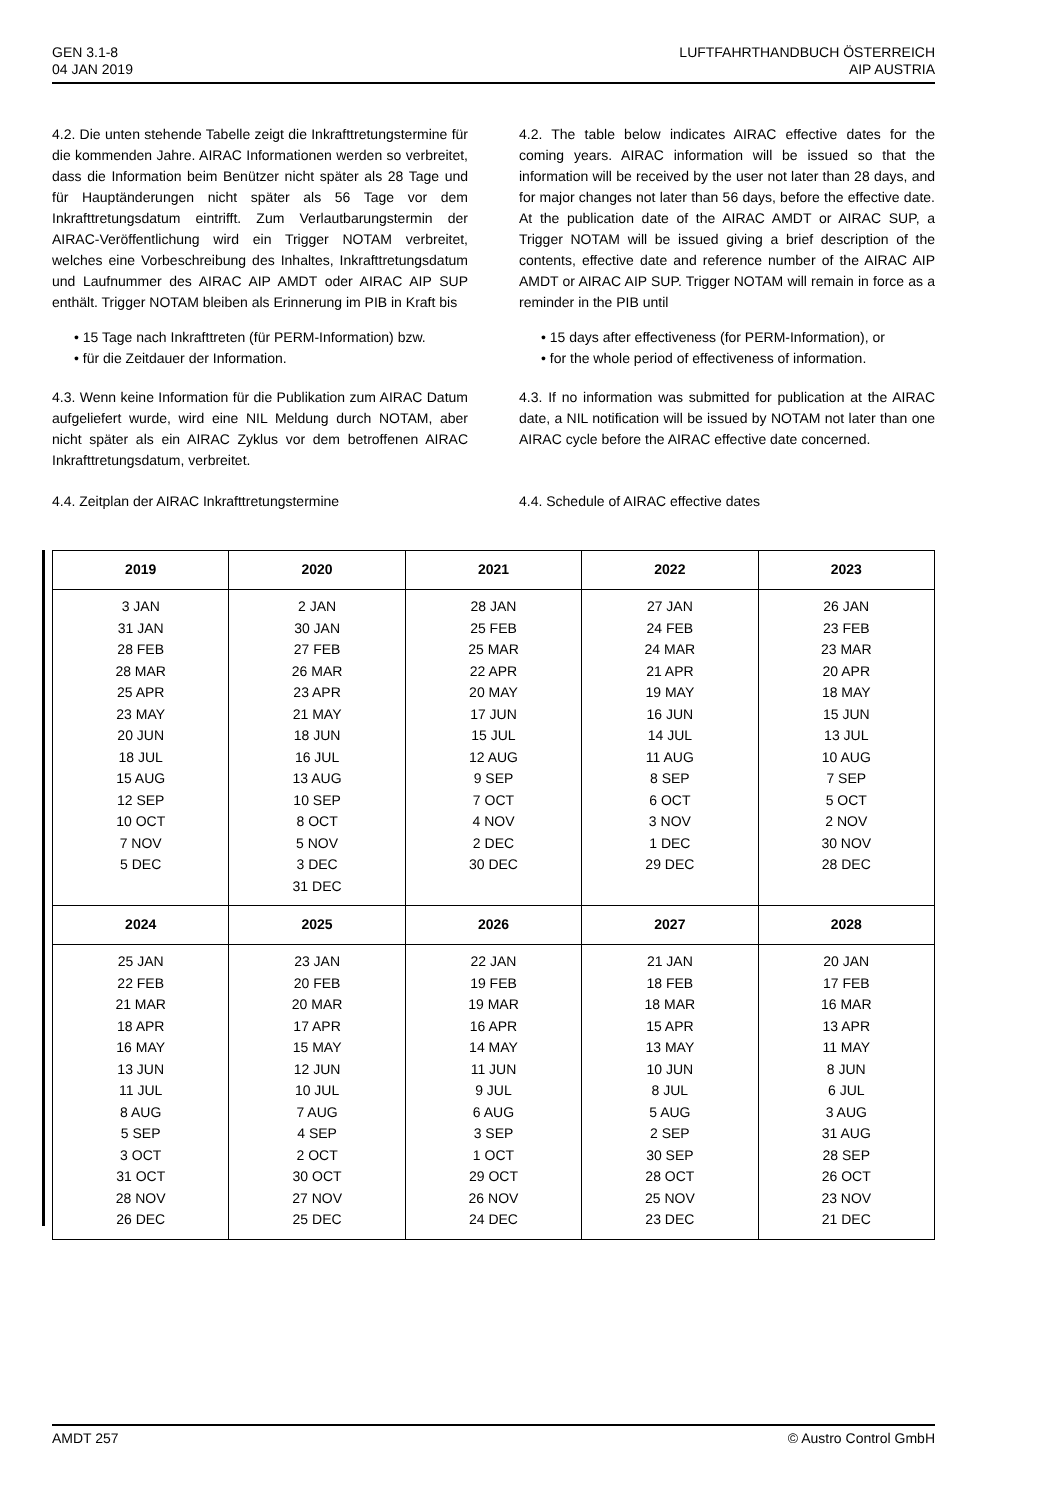GEN 3.1-8
04 JAN 2019
LUFTFAHRTHANDBUCH ÖSTERREICH
AIP AUSTRIA
4.2. Die unten stehende Tabelle zeigt die Inkrafttretungstermine für die kommenden Jahre. AIRAC Informationen werden so verbreitet, dass die Information beim Benützer nicht später als 28 Tage und für Hauptänderungen nicht später als 56 Tage vor dem Inkrafttretungsdatum eintrifft. Zum Verlautbarungstermin der AIRAC-Veröffentlichung wird ein Trigger NOTAM verbreitet, welches eine Vorbeschreibung des Inhaltes, Inkrafttretungsdatum und Laufnummer des AIRAC AIP AMDT oder AIRAC AIP SUP enthält. Trigger NOTAM bleiben als Erinnerung im PIB in Kraft bis
• 15 Tage nach Inkrafttreten (für PERM-Information) bzw.
• für die Zeitdauer der Information.
4.3. Wenn keine Information für die Publikation zum AIRAC Datum aufgeliefert wurde, wird eine NIL Meldung durch NOTAM, aber nicht später als ein AIRAC Zyklus vor dem betroffenen AIRAC Inkrafttretungsdatum, verbreitet.
4.4. Zeitplan der AIRAC Inkrafttretungstermine
4.2. The table below indicates AIRAC effective dates for the coming years. AIRAC information will be issued so that the information will be received by the user not later than 28 days, and for major changes not later than 56 days, before the effective date. At the publication date of the AIRAC AMDT or AIRAC SUP, a Trigger NOTAM will be issued giving a brief description of the contents, effective date and reference number of the AIRAC AIP AMDT or AIRAC AIP SUP. Trigger NOTAM will remain in force as a reminder in the PIB until
• 15 days after effectiveness (for PERM-Information), or
• for the whole period of effectiveness of information.
4.3. If no information was submitted for publication at the AIRAC date, a NIL notification will be issued by NOTAM not later than one AIRAC cycle before the AIRAC effective date concerned.
4.4. Schedule of AIRAC effective dates
| 2019 | 2020 | 2021 | 2022 | 2023 |
| --- | --- | --- | --- | --- |
| 3 JAN 31 JAN 28 FEB 28 MAR 25 APR 23 MAY 20 JUN 18 JUL 15 AUG 12 SEP 10 OCT 7 NOV 5 DEC | 2 JAN 30 JAN 27 FEB 26 MAR 23 APR 21 MAY 18 JUN 16 JUL 13 AUG 10 SEP 8 OCT 5 NOV 3 DEC 31 DEC | 28 JAN 25 FEB 25 MAR 22 APR 20 MAY 17 JUN 15 JUL 12 AUG 9 SEP 7 OCT 4 NOV 2 DEC 30 DEC | 27 JAN 24 FEB 24 MAR 21 APR 19 MAY 16 JUN 14 JUL 11 AUG 8 SEP 6 OCT 3 NOV 1 DEC 29 DEC | 26 JAN 23 FEB 23 MAR 20 APR 18 MAY 15 JUN 13 JUL 10 AUG 7 SEP 5 OCT 2 NOV 30 NOV 28 DEC |
| 2024 | 2025 | 2026 | 2027 | 2028 |
| 25 JAN 22 FEB 21 MAR 18 APR 16 MAY 13 JUN 11 JUL 8 AUG 5 SEP 3 OCT 31 OCT 28 NOV 26 DEC | 23 JAN 20 FEB 20 MAR 17 APR 15 MAY 12 JUN 10 JUL 7 AUG 4 SEP 2 OCT 30 OCT 27 NOV 25 DEC | 22 JAN 19 FEB 19 MAR 16 APR 14 MAY 11 JUN 9 JUL 6 AUG 3 SEP 1 OCT 29 OCT 26 NOV 24 DEC | 21 JAN 18 FEB 18 MAR 15 APR 13 MAY 10 JUN 8 JUL 5 AUG 2 SEP 30 SEP 28 OCT 25 NOV 23 DEC | 20 JAN 17 FEB 16 MAR 13 APR 11 MAY 8 JUN 6 JUL 3 AUG 31 AUG 28 SEP 26 OCT 23 NOV 21 DEC |
AMDT 257 © Austro Control GmbH